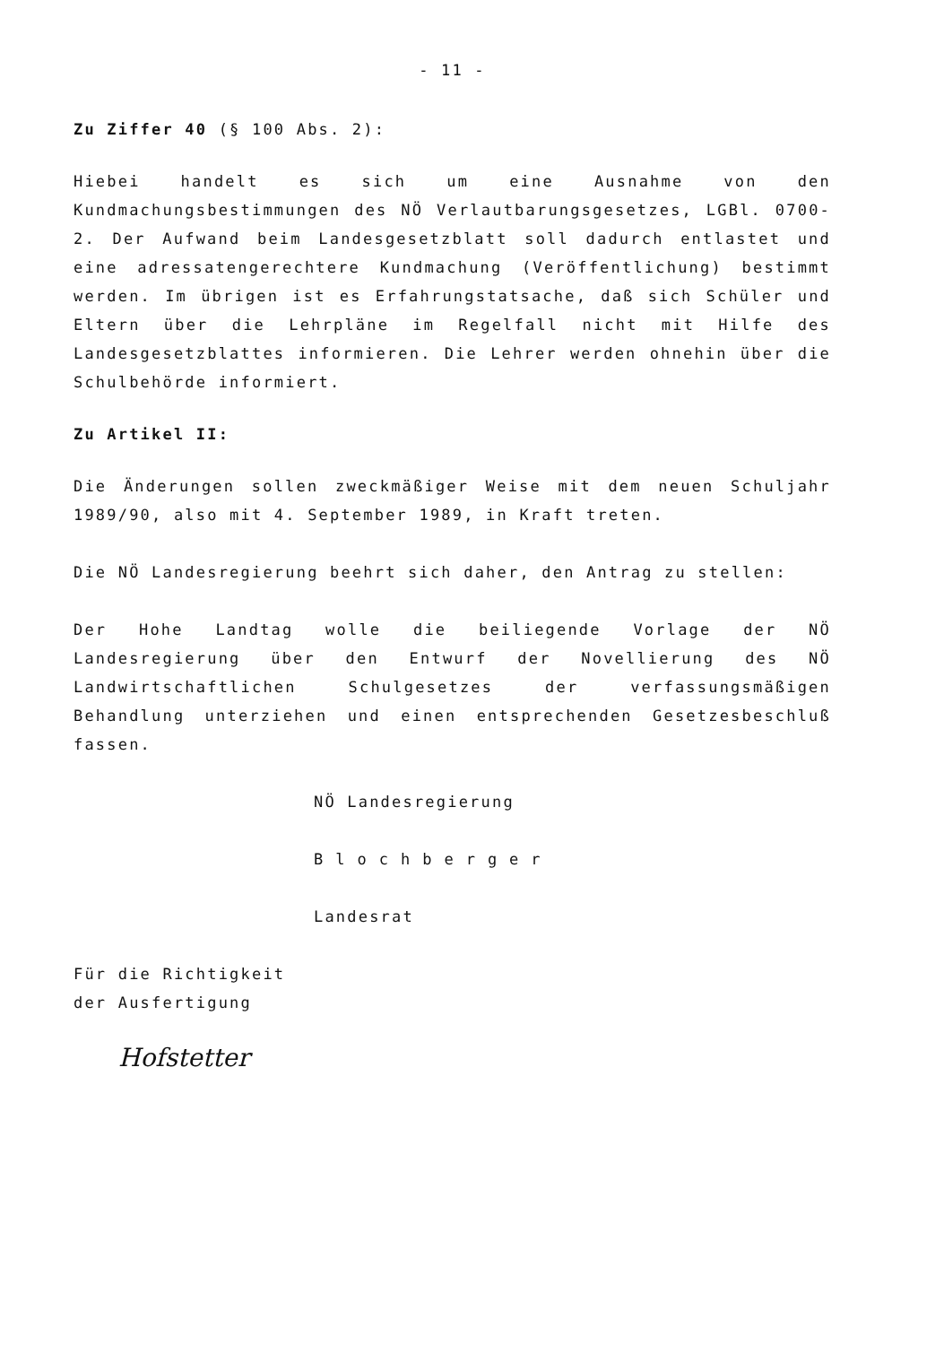- 11 -
Zu Ziffer 40 (§ 100 Abs. 2):
Hiebei handelt es sich um eine Ausnahme von den Kundmachungsbestimmungen des NÖ Verlautbarungsgesetzes, LGBl. 0700-2. Der Aufwand beim Landesgesetzblatt soll dadurch entlastet und eine adressatengerechtere Kundmachung (Veröffentlichung) bestimmt werden. Im übrigen ist es Erfahrungstatsache, daß sich Schüler und Eltern über die Lehrpläne im Regelfall nicht mit Hilfe des Landesgesetzblattes informieren. Die Lehrer werden ohnehin über die Schulbehörde informiert.
Zu Artikel II:
Die Änderungen sollen zweckmäßiger Weise mit dem neuen Schuljahr 1989/90, also mit 4. September 1989, in Kraft treten.
Die NÖ Landesregierung beehrt sich daher, den Antrag zu stellen:
Der Hohe Landtag wolle die beiliegende Vorlage der NÖ Landesregierung über den Entwurf der Novellierung des NÖ Landwirtschaftlichen Schulgesetzes der verfassungsmäßigen Behandlung unterziehen und einen entsprechenden Gesetzesbeschluß fassen.
NÖ Landesregierung
Blochberger
Landesrat
Für die Richtigkeit
der Ausfertigung
Hofstetter